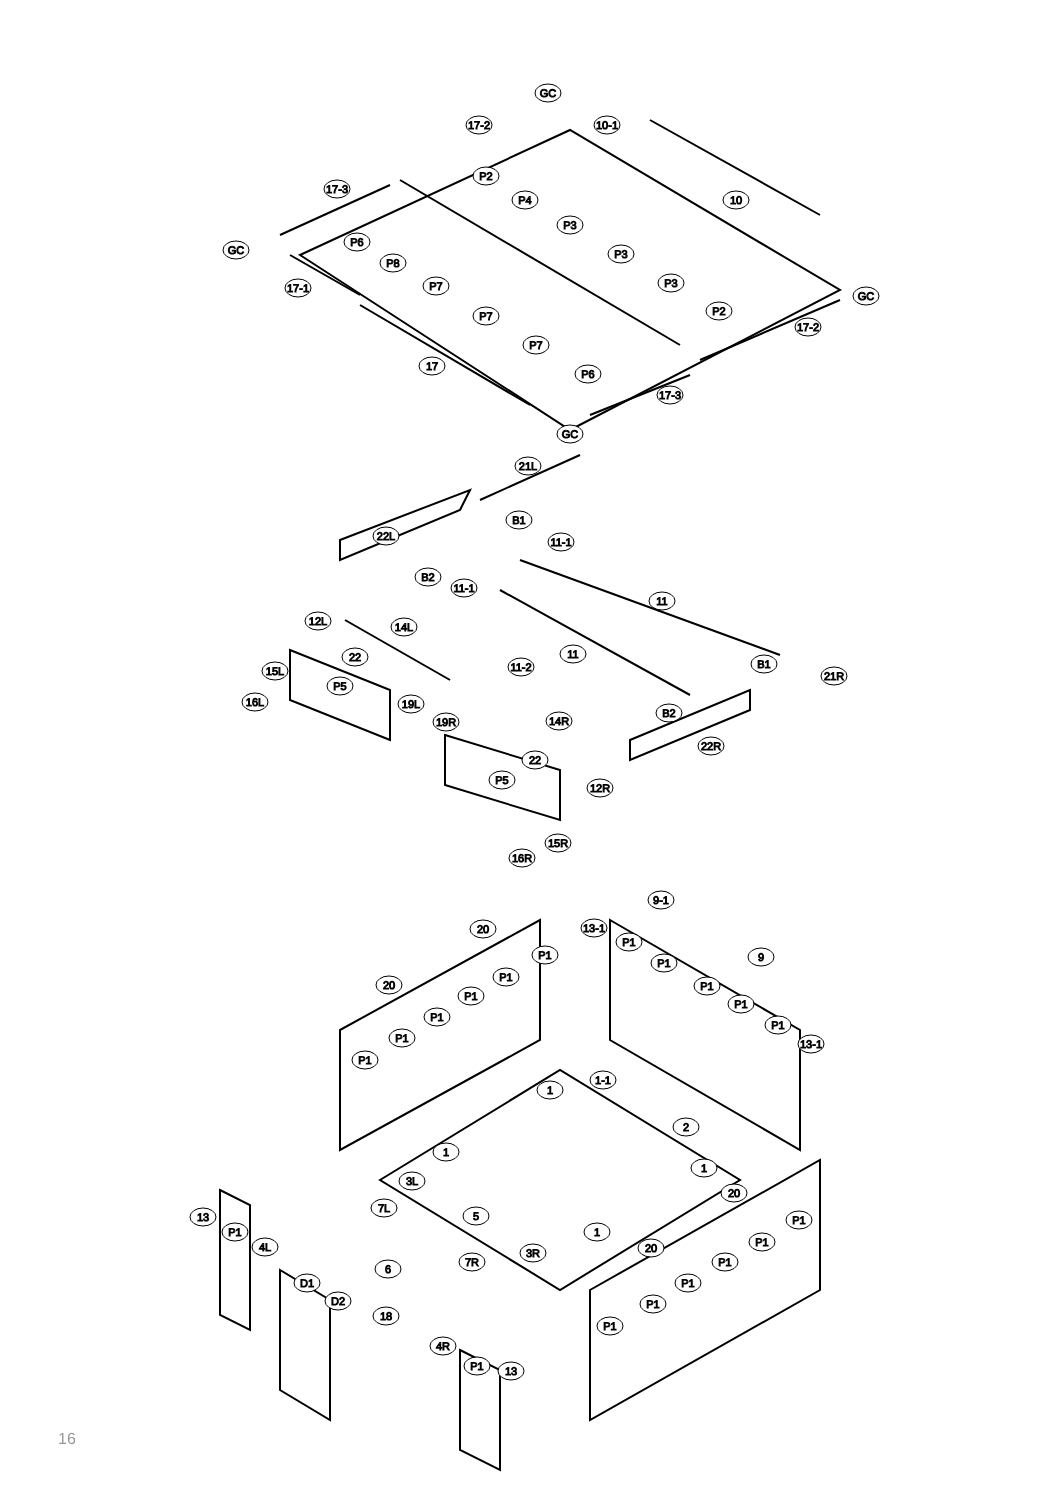GC
17-2
10-1
P2
17-3
10
P4
P3
P6
GC
P3
P8
P3
P7
17-1
GC
P2
P7
17-2
P7
17
P6
17-3
GC
21L
B1
22L
11-1
B2
11-1
11
12L
14L
22
11
11-2
B1
21R
15L
P5
16L
19L
B2
19R
14R
22R
22
P5
12R
15R
16R
9-1
20
13-1
P1
P1
9
P1
P1
20
P1
P1
P1
P1
P1
P1
13-1
P1
1-1
1
2
1
1
3L
20
P1
7L
5
13
P1
1
P1
4L
3R
20
P1
7R
6
P1
D1
D2
P1
18
P1
4R
P1
13
16